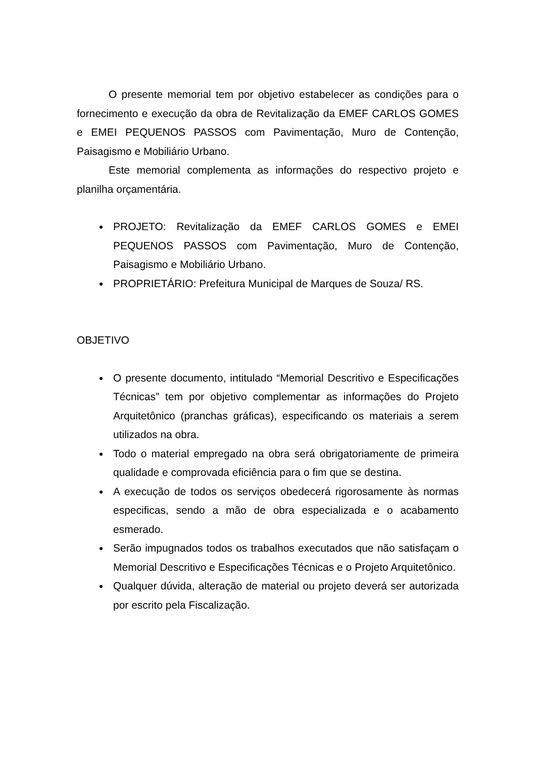O presente memorial tem por objetivo estabelecer as condições para o fornecimento e execução da obra de Revitalização da EMEF CARLOS GOMES e EMEI PEQUENOS PASSOS com Pavimentação, Muro de Contenção, Paisagismo e Mobiliário Urbano.
Este memorial complementa as informações do respectivo projeto e planilha orçamentária.
PROJETO: Revitalização da EMEF CARLOS GOMES e EMEI PEQUENOS PASSOS com Pavimentação, Muro de Contenção, Paisagismo e Mobiliário Urbano.
PROPRIETÁRIO: Prefeitura Municipal de Marques de Souza/ RS.
OBJETIVO
O presente documento, intitulado “Memorial Descritivo e Especificações Técnicas” tem por objetivo complementar as informações do Projeto Arquitetônico (pranchas gráficas), especificando os materiais a serem utilizados na obra.
Todo o material empregado na obra será obrigatoriamente de primeira qualidade e comprovada eficiência para o fim que se destina.
A execução de todos os serviços obedecerá rigorosamente às normas especificas, sendo a mão de obra especializada e o acabamento esmerado.
Serão impugnados todos os trabalhos executados que não satisfaçam o Memorial Descritivo e Especificações Técnicas e o Projeto Arquitetônico.
Qualquer dúvida, alteração de material ou projeto deverá ser autorizada por escrito pela Fiscalização.